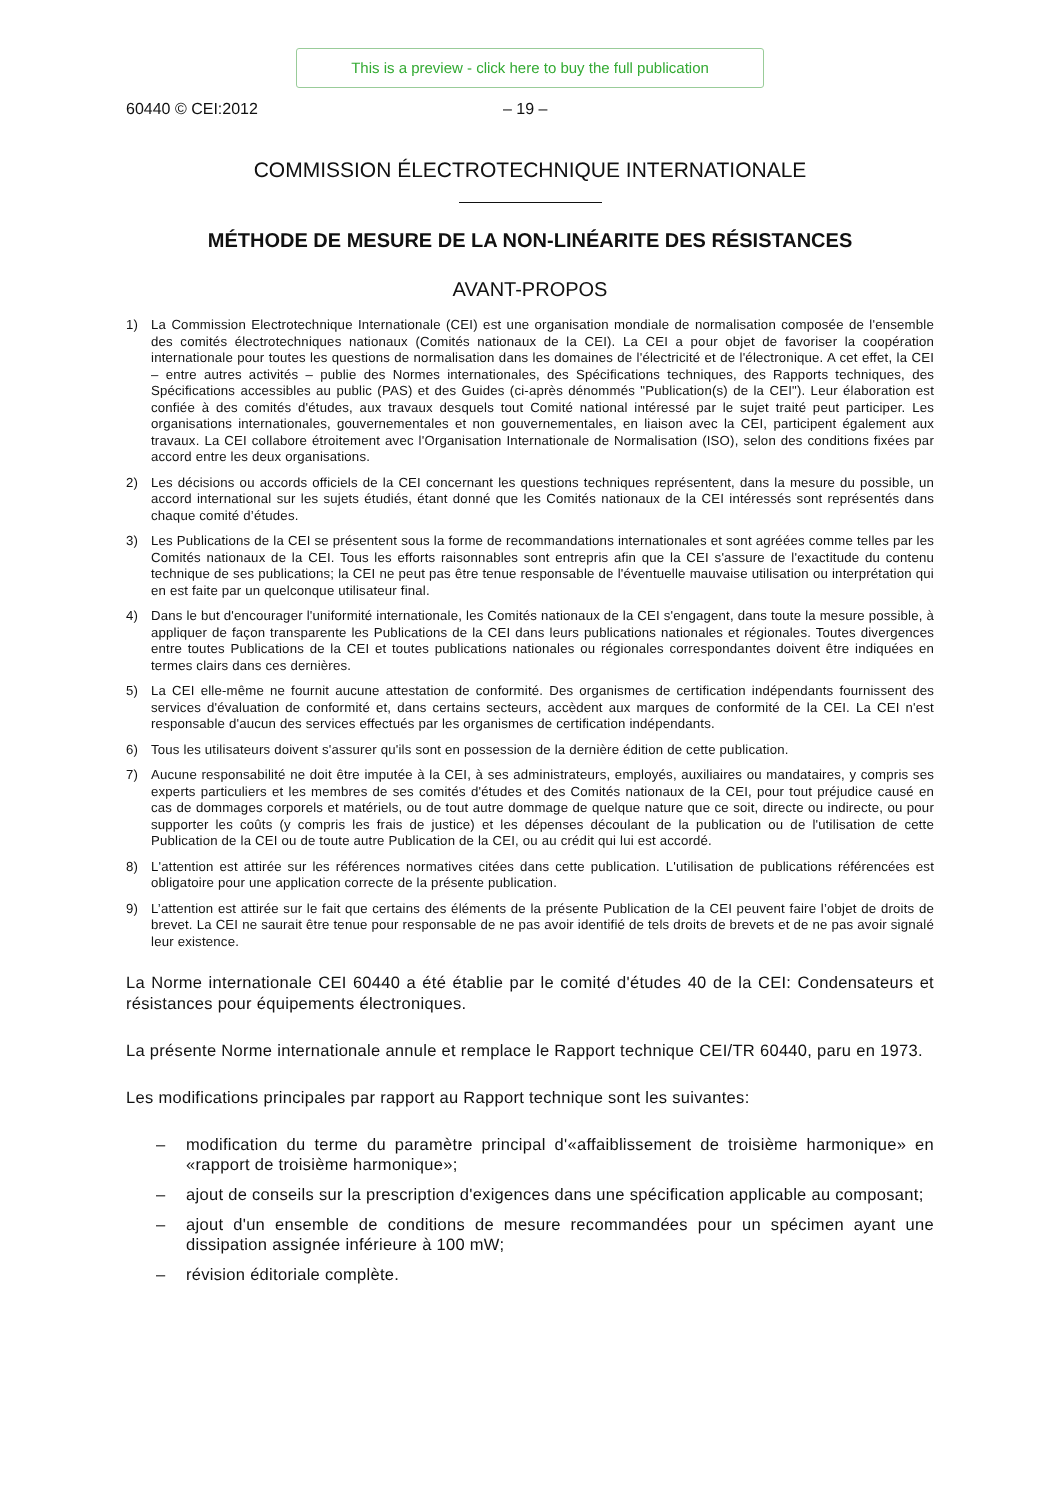This is a preview - click here to buy the full publication
60440 © CEI:2012 – 19 –
COMMISSION ÉLECTROTECHNIQUE INTERNATIONALE
MÉTHODE DE MESURE DE LA NON-LINÉARITE DES RÉSISTANCES
AVANT-PROPOS
1) La Commission Electrotechnique Internationale (CEI) est une organisation mondiale de normalisation composée de l'ensemble des comités électrotechniques nationaux (Comités nationaux de la CEI). La CEI a pour objet de favoriser la coopération internationale pour toutes les questions de normalisation dans les domaines de l'électricité et de l'électronique. A cet effet, la CEI – entre autres activités – publie des Normes internationales, des Spécifications techniques, des Rapports techniques, des Spécifications accessibles au public (PAS) et des Guides (ci-après dénommés "Publication(s) de la CEI"). Leur élaboration est confiée à des comités d'études, aux travaux desquels tout Comité national intéressé par le sujet traité peut participer. Les organisations internationales, gouvernementales et non gouvernementales, en liaison avec la CEI, participent également aux travaux. La CEI collabore étroitement avec l'Organisation Internationale de Normalisation (ISO), selon des conditions fixées par accord entre les deux organisations.
2) Les décisions ou accords officiels de la CEI concernant les questions techniques représentent, dans la mesure du possible, un accord international sur les sujets étudiés, étant donné que les Comités nationaux de la CEI intéressés sont représentés dans chaque comité d’études.
3) Les Publications de la CEI se présentent sous la forme de recommandations internationales et sont agréées comme telles par les Comités nationaux de la CEI. Tous les efforts raisonnables sont entrepris afin que la CEI s'assure de l'exactitude du contenu technique de ses publications; la CEI ne peut pas être tenue responsable de l'éventuelle mauvaise utilisation ou interprétation qui en est faite par un quelconque utilisateur final.
4) Dans le but d'encourager l'uniformité internationale, les Comités nationaux de la CEI s'engagent, dans toute la mesure possible, à appliquer de façon transparente les Publications de la CEI dans leurs publications nationales et régionales. Toutes divergences entre toutes Publications de la CEI et toutes publications nationales ou régionales correspondantes doivent être indiquées en termes clairs dans ces dernières.
5) La CEI elle-même ne fournit aucune attestation de conformité. Des organismes de certification indépendants fournissent des services d'évaluation de conformité et, dans certains secteurs, accèdent aux marques de conformité de la CEI. La CEI n'est responsable d'aucun des services effectués par les organismes de certification indépendants.
6) Tous les utilisateurs doivent s'assurer qu'ils sont en possession de la dernière édition de cette publication.
7) Aucune responsabilité ne doit être imputée à la CEI, à ses administrateurs, employés, auxiliaires ou mandataires, y compris ses experts particuliers et les membres de ses comités d'études et des Comités nationaux de la CEI, pour tout préjudice causé en cas de dommages corporels et matériels, ou de tout autre dommage de quelque nature que ce soit, directe ou indirecte, ou pour supporter les coûts (y compris les frais de justice) et les dépenses découlant de la publication ou de l'utilisation de cette Publication de la CEI ou de toute autre Publication de la CEI, ou au crédit qui lui est accordé.
8) L'attention est attirée sur les références normatives citées dans cette publication. L'utilisation de publications référencées est obligatoire pour une application correcte de la présente publication.
9) L’attention est attirée sur le fait que certains des éléments de la présente Publication de la CEI peuvent faire l’objet de droits de brevet. La CEI ne saurait être tenue pour responsable de ne pas avoir identifié de tels droits de brevets et de ne pas avoir signalé leur existence.
La Norme internationale CEI 60440 a été établie par le comité d'études 40 de la CEI: Condensateurs et résistances pour équipements électroniques.
La présente Norme internationale annule et remplace le Rapport technique CEI/TR 60440, paru en 1973.
Les modifications principales par rapport au Rapport technique sont les suivantes:
– modification du terme du paramètre principal d'«affaiblissement de troisième harmonique» en «rapport de troisième harmonique»;
– ajout de conseils sur la prescription d'exigences dans une spécification applicable au composant;
– ajout d'un ensemble de conditions de mesure recommandées pour un spécimen ayant une dissipation assignée inférieure à 100 mW;
– révision éditoriale complète.